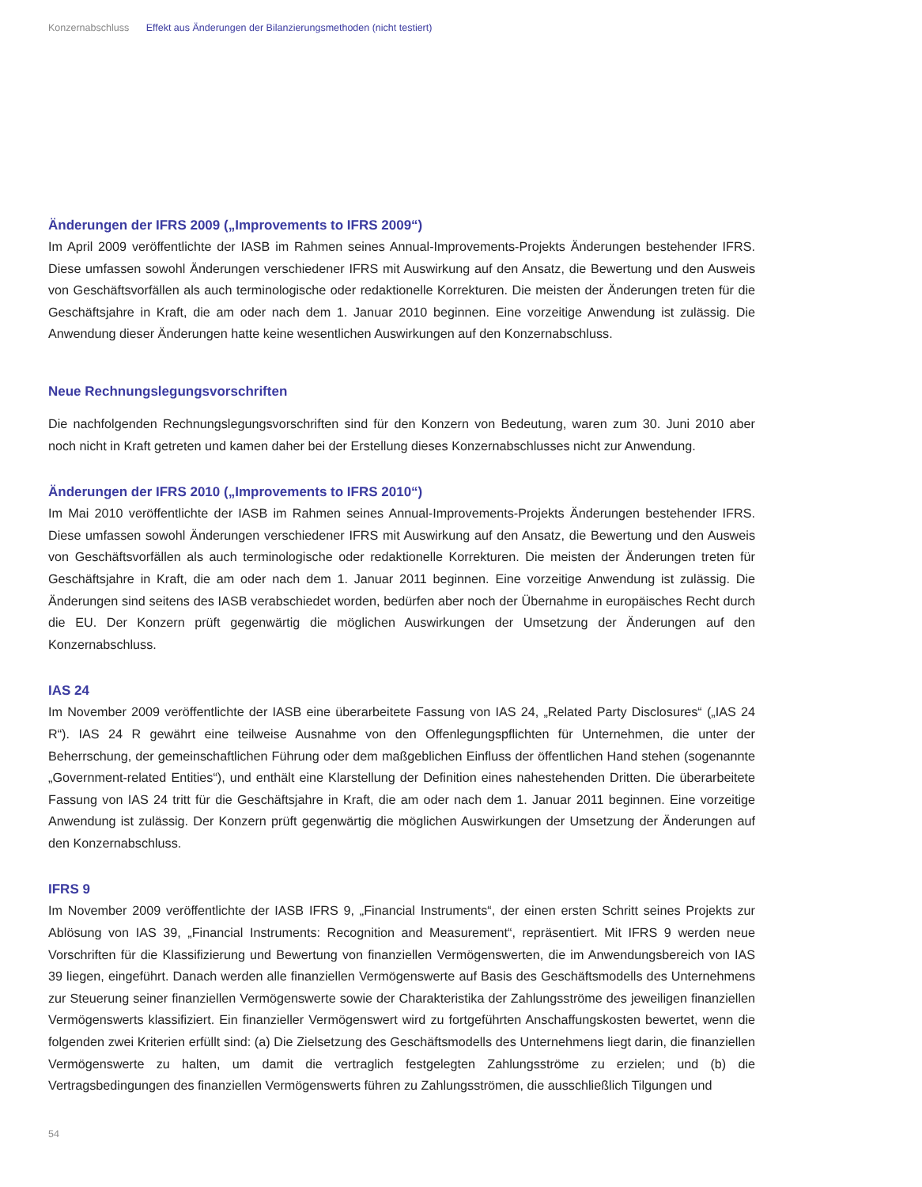Konzernabschluss Effekt aus Änderungen der Bilanzierungsmethoden (nicht testiert)
Änderungen der IFRS 2009 („Improvements to IFRS 2009“)
Im April 2009 veröffentlichte der IASB im Rahmen seines Annual-Improvements-Projekts Änderungen bestehender IFRS. Diese umfassen sowohl Änderungen verschiedener IFRS mit Auswirkung auf den Ansatz, die Bewertung und den Ausweis von Geschäftsvorfällen als auch terminologische oder redaktionelle Korrekturen. Die meisten der Änderungen treten für die Geschäftsjahre in Kraft, die am oder nach dem 1. Januar 2010 beginnen. Eine vorzeitige Anwendung ist zulässig. Die Anwendung dieser Änderungen hatte keine wesentlichen Auswirkungen auf den Konzernabschluss.
Neue Rechnungslegungsvorschriften
Die nachfolgenden Rechnungslegungsvorschriften sind für den Konzern von Bedeutung, waren zum 30. Juni 2010 aber noch nicht in Kraft getreten und kamen daher bei der Erstellung dieses Konzernabschlusses nicht zur Anwendung.
Änderungen der IFRS 2010 („Improvements to IFRS 2010“)
Im Mai 2010 veröffentlichte der IASB im Rahmen seines Annual-Improvements-Projekts Änderungen bestehender IFRS. Diese umfassen sowohl Änderungen verschiedener IFRS mit Auswirkung auf den Ansatz, die Bewertung und den Ausweis von Geschäftsvorfällen als auch terminologische oder redaktionelle Korrekturen. Die meisten der Änderungen treten für Geschäftsjahre in Kraft, die am oder nach dem 1. Januar 2011 beginnen. Eine vorzeitige Anwendung ist zulässig. Die Änderungen sind seitens des IASB verabschiedet worden, bedürfen aber noch der Übernahme in europäisches Recht durch die EU. Der Konzern prüft gegenwärtig die möglichen Auswirkungen der Umsetzung der Änderungen auf den Konzernabschluss.
IAS 24
Im November 2009 veröffentlichte der IASB eine überarbeitete Fassung von IAS 24, „Related Party Disclosures“ („IAS 24 R“). IAS 24 R gewährt eine teilweise Ausnahme von den Offenlegungspflichten für Unternehmen, die unter der Beherrschung, der gemeinschaftlichen Führung oder dem maßgeblichen Einfluss der öffentlichen Hand stehen (sogenannte „Government-related Entities“), und enthält eine Klarstellung der Definition eines nahestehenden Dritten. Die überarbeitete Fassung von IAS 24 tritt für die Geschäftsjahre in Kraft, die am oder nach dem 1. Januar 2011 beginnen. Eine vorzeitige Anwendung ist zulässig. Der Konzern prüft gegenwärtig die möglichen Auswirkungen der Umsetzung der Änderungen auf den Konzernabschluss.
IFRS 9
Im November 2009 veröffentlichte der IASB IFRS 9, „Financial Instruments“, der einen ersten Schritt seines Projekts zur Ablösung von IAS 39, „Financial Instruments: Recognition and Measurement“, repräsentiert. Mit IFRS 9 werden neue Vorschriften für die Klassifizierung und Bewertung von finanziellen Vermögenswerten, die im Anwendungsbereich von IAS 39 liegen, eingeführt. Danach werden alle finanziellen Vermögenswerte auf Basis des Geschäftsmodells des Unternehmens zur Steuerung seiner finanziellen Vermögenswerte sowie der Charakteristika der Zahlungsströme des jeweiligen finanziellen Vermögenswerts klassifiziert. Ein finanzieller Vermögenswert wird zu fortgeführten Anschaffungskosten bewertet, wenn die folgenden zwei Kriterien erfüllt sind: (a) Die Zielsetzung des Geschäftsmodells des Unternehmens liegt darin, die finanziellen Vermögenswerte zu halten, um damit die vertraglich festgelegten Zahlungsströme zu erzielen; und (b) die Vertragsbedingungen des finanziellen Vermögenswerts führen zu Zahlungsströmen, die ausschließlich Tilgungen und
54